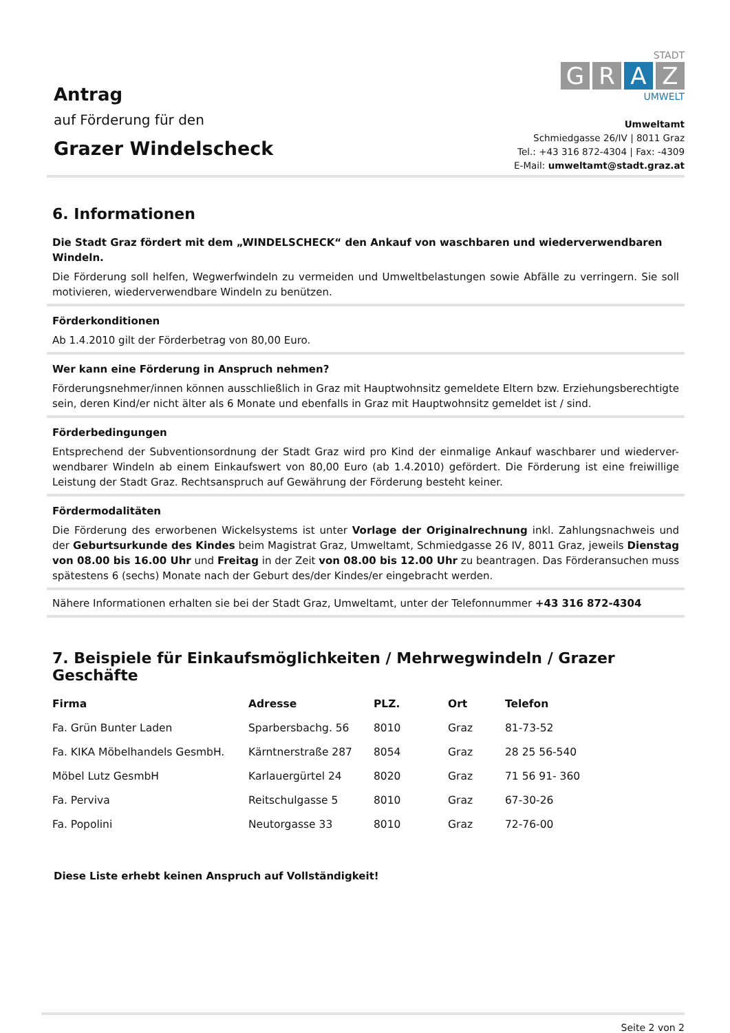Antrag
auf Förderung für den
Grazer Windelscheck
STADT
G R A Z
UMWELT
Umweltamt
Schmiedgasse 26/IV | 8011 Graz
Tel.: +43 316 872-4304 | Fax: -4309
E-Mail: umweltamt@stadt.graz.at
6. Informationen
Die Stadt Graz fördert mit dem „WINDELSCHECK“ den Ankauf von waschbaren und wiederverwendbaren Windeln.
Die Förderung soll helfen, Wegwerfwindeln zu vermeiden und Umweltbelastungen sowie Abfälle zu verringern. Sie soll motivieren, wiederverwendbare Windeln zu benützen.
Förderkonditionen
Ab 1.4.2010 gilt der Förderbetrag von 80,00 Euro.
Wer kann eine Förderung in Anspruch nehmen?
Förderungsnehmer/innen können ausschließlich in Graz mit Hauptwohnsitz gemeldete Eltern bzw. Erziehungsberechtigte sein, deren Kind/er nicht älter als 6 Monate und ebenfalls in Graz mit Hauptwohnsitz gemeldet ist / sind.
Förderbedingungen
Entsprechend der Subventionsordnung der Stadt Graz wird pro Kind der einmalige Ankauf waschbarer und wiederver-wendbarer Windeln ab einem Einkaufswert von 80,00 Euro (ab 1.4.2010) gefördert. Die Förderung ist eine freiwillige Leistung der Stadt Graz. Rechtsanspruch auf Gewährung der Förderung besteht keiner.
Fördermodalitäten
Die Förderung des erworbenen Wickelsystems ist unter Vorlage der Originalrechnung inkl. Zahlungsnachweis und der Geburtsurkunde des Kindes beim Magistrat Graz, Umweltamt, Schmiedgasse 26 IV, 8011 Graz, jeweils Dienstag von 08.00 bis 16.00 Uhr und Freitag in der Zeit von 08.00 bis 12.00 Uhr zu beantragen. Das Förderansuchen muss spätestens 6 (sechs) Monate nach der Geburt des/der Kindes/er eingebracht werden.
Nähere Informationen erhalten sie bei der Stadt Graz, Umweltamt, unter der Telefonnummer +43 316 872-4304
7. Beispiele für Einkaufsmöglichkeiten / Mehrwegwindeln / Grazer Geschäfte
| Firma | Adresse | PLZ. | Ort | Telefon |
| --- | --- | --- | --- | --- |
| Fa. Grün Bunter Laden | Sparbersbachg. 56 | 8010 | Graz | 81-73-52 |
| Fa. KIKA Möbelhandels GesmbH. | Kärntnerstraße 287 | 8054 | Graz | 28 25 56-540 |
| Möbel Lutz GesmbH | Karlauergürtel 24 | 8020 | Graz | 71 56 91- 360 |
| Fa. Perviva | Reitschulgasse 5 | 8010 | Graz | 67-30-26 |
| Fa. Popolini | Neutorgasse 33 | 8010 | Graz | 72-76-00 |
Diese Liste erhebt keinen Anspruch auf Vollständigkeit!
Seite 2 von 2